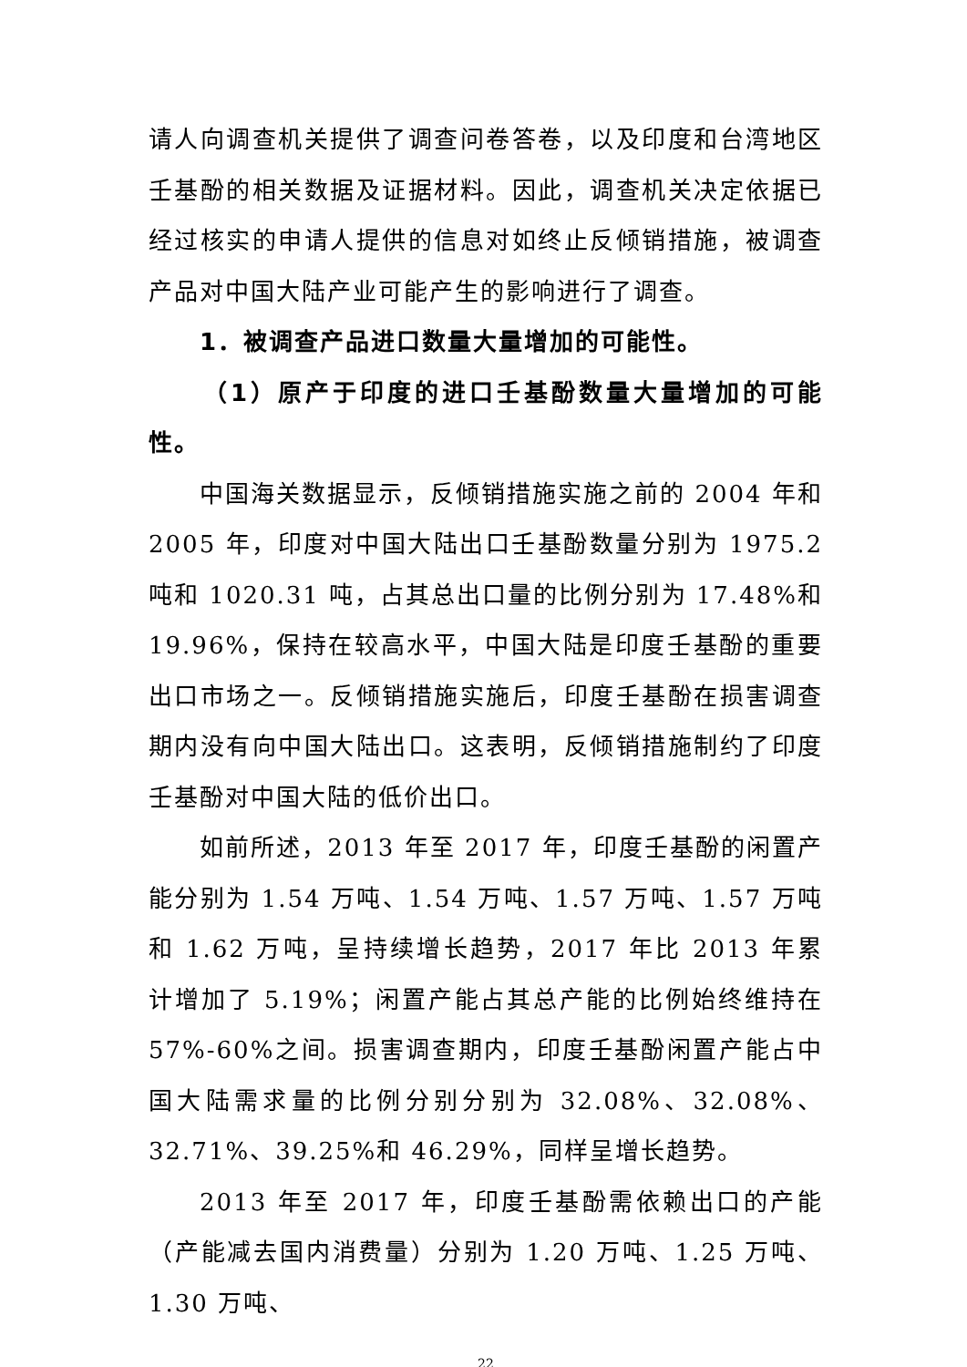请人向调查机关提供了调查问卷答卷，以及印度和台湾地区壬基酚的相关数据及证据材料。因此，调查机关决定依据已经过核实的申请人提供的信息对如终止反倾销措施，被调查产品对中国大陆产业可能产生的影响进行了调查。
1．被调查产品进口数量大量增加的可能性。
（1）原产于印度的进口壬基酚数量大量增加的可能性。
中国海关数据显示，反倾销措施实施之前的 2004 年和 2005 年，印度对中国大陆出口壬基酚数量分别为 1975.2 吨和 1020.31 吨，占其总出口量的比例分别为 17.48%和 19.96%，保持在较高水平，中国大陆是印度壬基酚的重要出口市场之一。反倾销措施实施后，印度壬基酚在损害调查期内没有向中国大陆出口。这表明，反倾销措施制约了印度壬基酚对中国大陆的低价出口。
如前所述，2013 年至 2017 年，印度壬基酚的闲置产能分别为 1.54 万吨、1.54 万吨、1.57 万吨、1.57 万吨和 1.62 万吨，呈持续增长趋势，2017 年比 2013 年累计增加了 5.19%；闲置产能占其总产能的比例始终维持在 57%-60%之间。损害调查期内，印度壬基酚闲置产能占中国大陆需求量的比例分别分别为 32.08%、32.08%、32.71%、39.25%和 46.29%，同样呈增长趋势。
2013 年至 2017 年，印度壬基酚需依赖出口的产能（产能减去国内消费量）分别为 1.20 万吨、1.25 万吨、1.30 万吨、
22